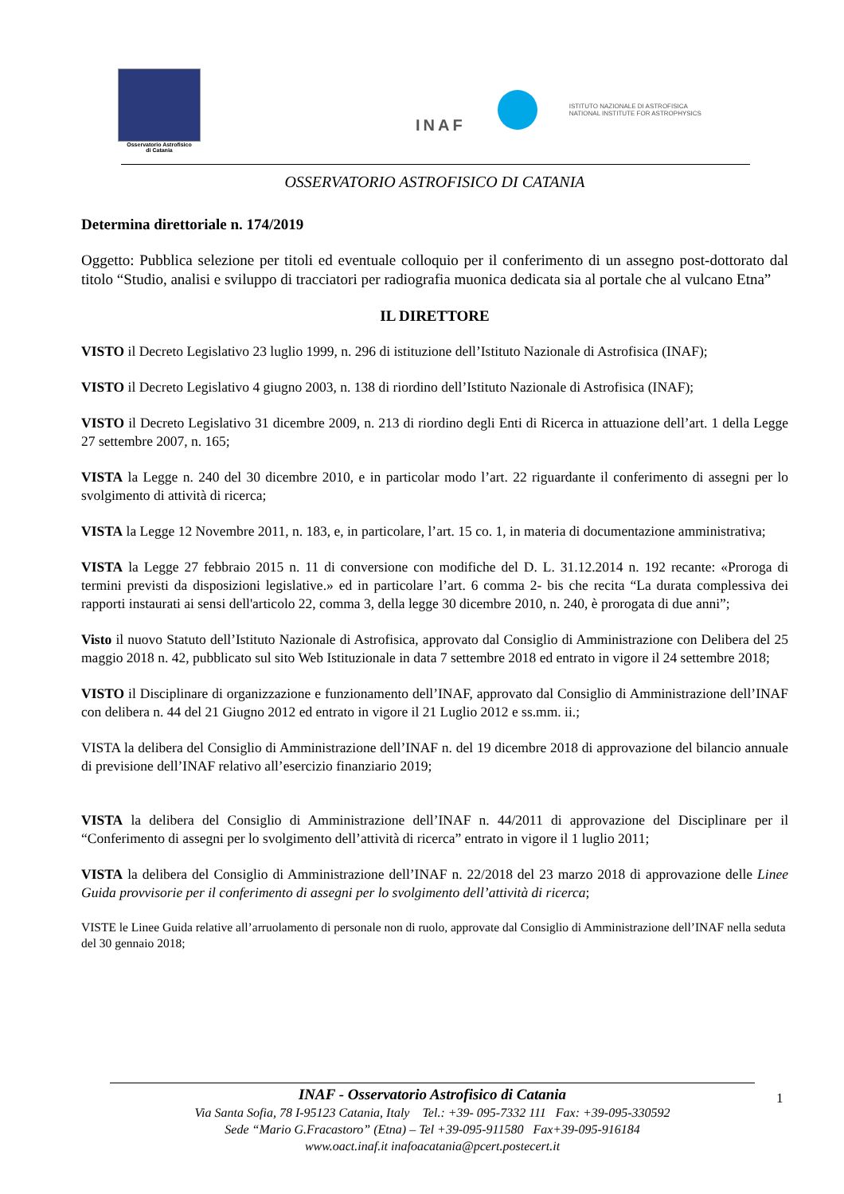Osservatorio Astrofisico
di Catania
INAF
ISTITUTO NAZIONALE DI ASTROFISICA
NATIONAL INSTITUTE FOR ASTROPHYSICS
OSSERVATORIO ASTROFISICO DI CATANIA
Determina direttoriale n. 174/2019
Oggetto: Pubblica selezione per titoli ed eventuale colloquio per il conferimento di un assegno post-dottorato dal titolo “Studio, analisi e sviluppo di tracciatori per radiografia muonica dedicata sia al portale che al vulcano Etna”
IL DIRETTORE
VISTO il Decreto Legislativo 23 luglio 1999, n. 296 di istituzione dell’Istituto Nazionale di Astrofisica (INAF);
VISTO il Decreto Legislativo 4 giugno 2003, n. 138 di riordino dell’Istituto Nazionale di Astrofisica (INAF);
VISTO il Decreto Legislativo 31 dicembre 2009, n. 213 di riordino degli Enti di Ricerca in attuazione dell’art. 1 della Legge 27 settembre 2007, n. 165;
VISTA la Legge n. 240 del 30 dicembre 2010, e in particolar modo l’art. 22 riguardante il conferimento di assegni per lo svolgimento di attività di ricerca;
VISTA la Legge 12 Novembre 2011, n. 183, e, in particolare, l’art. 15 co. 1, in materia di documentazione amministrativa;
VISTA la Legge 27 febbraio 2015 n. 11 di conversione con modifiche del D. L. 31.12.2014 n. 192 recante: «Proroga di termini previsti da disposizioni legislative.» ed in particolare l’art. 6 comma 2- bis che recita “La durata complessiva dei rapporti instaurati ai sensi dell'articolo 22, comma 3, della legge 30 dicembre 2010, n. 240, è prorogata di due anni”;
Visto il nuovo Statuto dell’Istituto Nazionale di Astrofisica, approvato dal Consiglio di Amministrazione con Delibera del 25 maggio 2018 n. 42, pubblicato sul sito Web Istituzionale in data 7 settembre 2018 ed entrato in vigore il 24 settembre 2018;
VISTO il Disciplinare di organizzazione e funzionamento dell’INAF, approvato dal Consiglio di Amministrazione dell’INAF con delibera n. 44 del 21 Giugno 2012 ed entrato in vigore il 21 Luglio 2012 e ss.mm. ii.;
VISTA la delibera del Consiglio di Amministrazione dell’INAF n. del 19 dicembre 2018 di approvazione del bilancio annuale di previsione dell’INAF relativo all’esercizio finanziario 2019;
VISTA la delibera del Consiglio di Amministrazione dell’INAF n. 44/2011 di approvazione del Disciplinare per il “Conferimento di assegni per lo svolgimento dell’attività di ricerca” entrato in vigore il 1 luglio 2011;
VISTA la delibera del Consiglio di Amministrazione dell’INAF n. 22/2018 del 23 marzo 2018 di approvazione delle Linee Guida provvisorie per il conferimento di assegni per lo svolgimento dell’attività di ricerca;
VISTE le Linee Guida relative all’arruolamento di personale non di ruolo, approvate dal Consiglio di Amministrazione dell’INAF nella seduta del 30 gennaio 2018;
INAF - Osservatorio Astrofisico di Catania
Via Santa Sofia, 78 I-95123 Catania, Italy Tel.: +39- 095-7332 111 Fax: +39-095-330592
Sede “Mario G.Fracastoro” (Etna) – Tel +39-095-911580 Fax+39-095-916184
www.oact.inaf.it inafoacatania@pcert.postecert.it
1